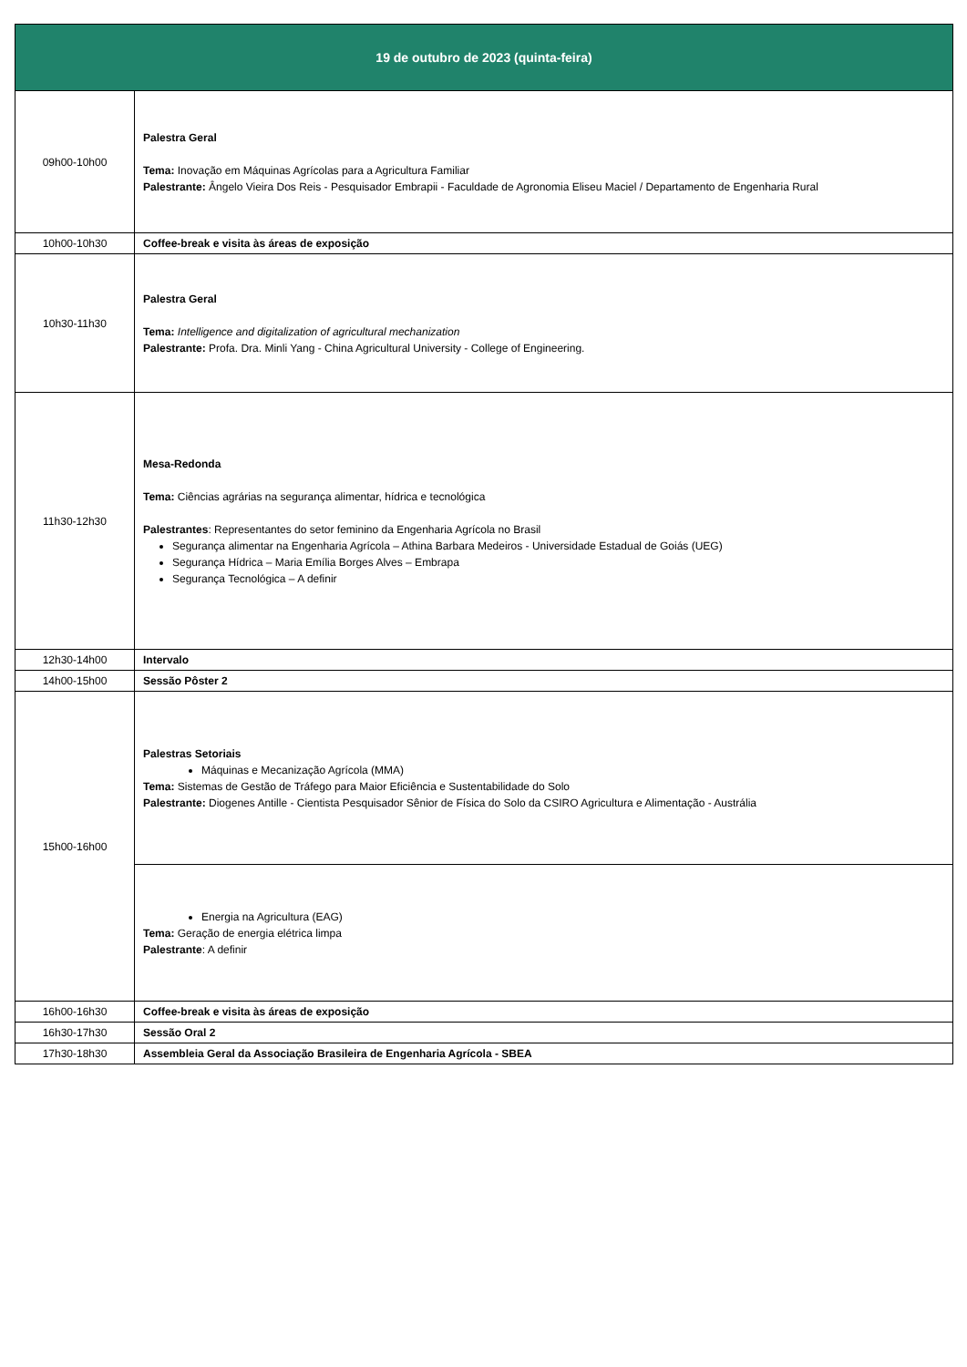| 19 de outubro de 2023 (quinta-feira) | |
| --- | --- |
| 09h00-10h00 | Palestra Geral Tema: Inovação em Máquinas Agrícolas para a Agricultura Familiar Palestrante: Ângelo Vieira Dos Reis - Pesquisador Embrapii - Faculdade de Agronomia Eliseu Maciel / Departamento de Engenharia Rural |
| 10h00-10h30 | Coffee-break e visita às áreas de exposição |
| 10h30-11h30 | Palestra Geral Tema: Intelligence and digitalization of agricultural mechanization Palestrante: Profa. Dra. Minli Yang - China Agricultural University - College of Engineering. |
| 11h30-12h30 | Mesa-Redonda Tema: Ciências agrárias na segurança alimentar, hídrica e tecnológica Palestrantes : Representantes do setor feminino da Engenharia Agrícola no Brasil Segurança alimentar na Engenharia Agrícola – Athina Barbara Medeiros - Universidade Estadual de Goiás (UEG) Segurança Hídrica – Maria Emília Borges Alves – Embrapa Segurança Tecnológica – A definir |
| 12h30-14h00 | Intervalo |
| 14h00-15h00 | Sessão Pôster 2 |
| 15h00-16h00 | Palestras Setoriais Máquinas e Mecanização Agrícola (MMA) Tema: Sistemas de Gestão de Tráfego para Maior Eficiência e Sustentabilidade do Solo Palestrante: Diogenes Antille - Cientista Pesquisador Sênior de Física do Solo da CSIRO Agricultura e Alimentação - Austrália |
| | Energia na Agricultura (EAG) Tema: Geração de energia elétrica limpa Palestrante : A definir |
| 16h00-16h30 | Coffee-break e visita às áreas de exposição |
| 16h30-17h30 | Sessão Oral 2 |
| 17h30-18h30 | Assembleia Geral da Associação Brasileira de Engenharia Agrícola - SBEA |